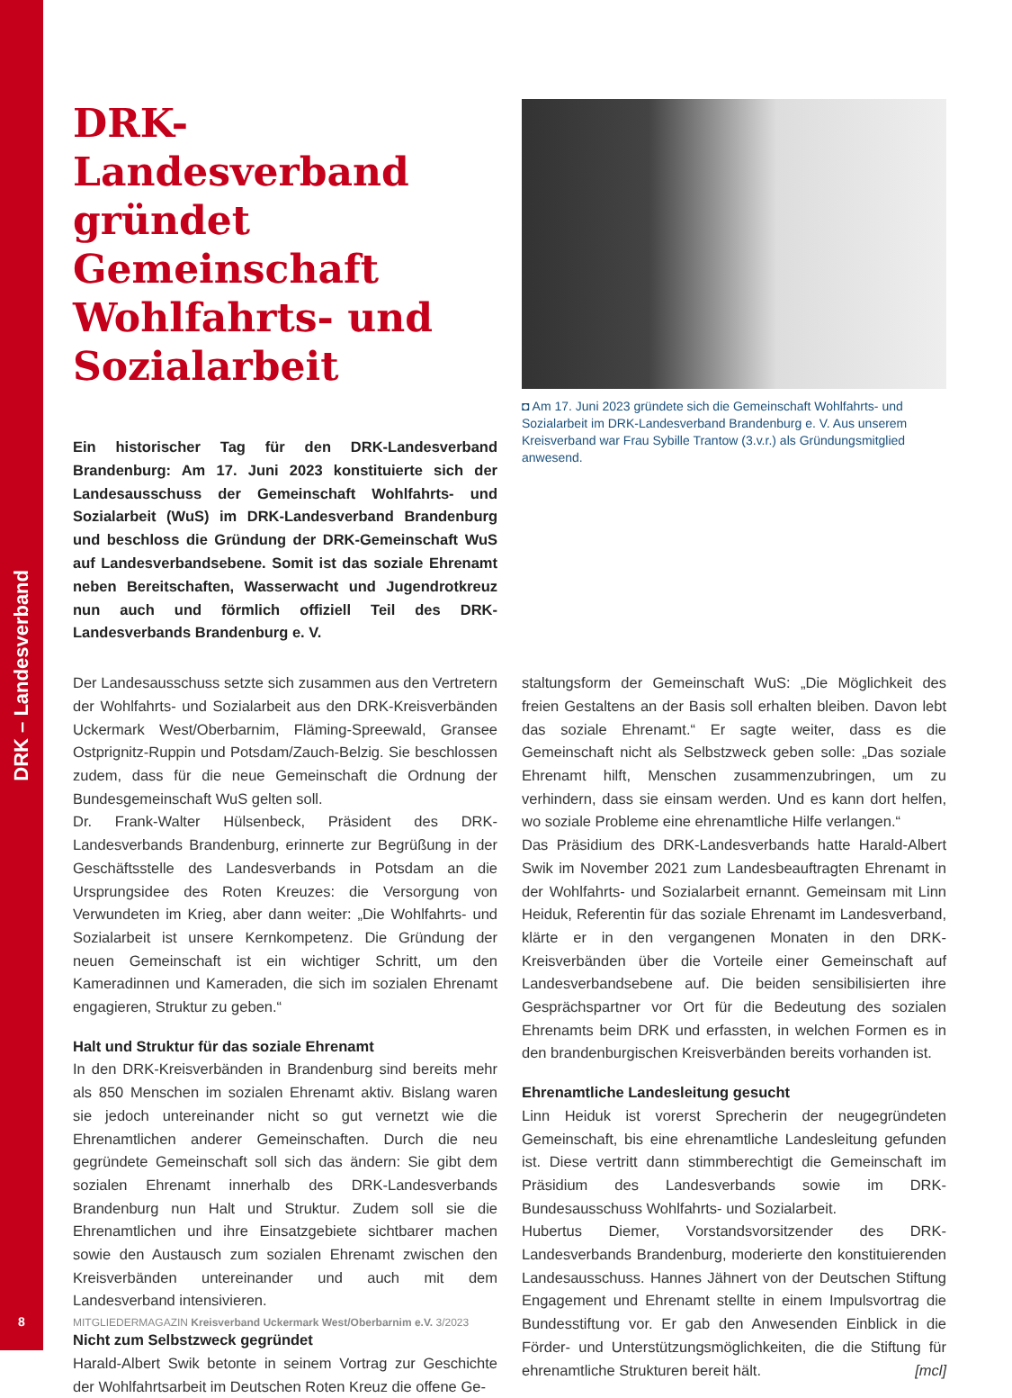DRK – Landesverband
DRK-Landesverband gründet Gemeinschaft Wohlfahrts- und Sozialarbeit
Ein historischer Tag für den DRK-Landesverband Brandenburg: Am 17. Juni 2023 konstituierte sich der Landesausschuss der Gemeinschaft Wohlfahrts- und Sozialarbeit (WuS) im DRK-Landesverband Brandenburg und beschloss die Gründung der DRK-Gemeinschaft WuS auf Landesverbandsebene. Somit ist das soziale Ehrenamt neben Bereitschaften, Wasserwacht und Jugendrotkreuz nun auch und förmlich offiziell Teil des DRK-Landesverbands Brandenburg e. V.
◘ Am 17. Juni 2023 gründete sich die Gemeinschaft Wohlfahrts- und Sozialarbeit im DRK-Landesverband Brandenburg e. V. Aus unserem Kreisverband war Frau Sybille Trantow (3.v.r.) als Gründungsmitglied anwesend.
Der Landesausschuss setzte sich zusammen aus den Vertretern der Wohlfahrts- und Sozialarbeit aus den DRK-Kreisverbänden Uckermark West/Oberbarnim, Fläming-Spreewald, Gransee Ostprignitz-Ruppin und Potsdam/Zauch-Belzig. Sie beschlossen zudem, dass für die neue Gemeinschaft die Ordnung der Bundesgemeinschaft WuS gelten soll.
Dr. Frank-Walter Hülsenbeck, Präsident des DRK-Landesverbands Brandenburg, erinnerte zur Begrüßung in der Geschäftsstelle des Landesverbands in Potsdam an die Ursprungsidee des Roten Kreuzes: die Versorgung von Verwundeten im Krieg, aber dann weiter: „Die Wohlfahrts- und Sozialarbeit ist unsere Kernkompetenz. Die Gründung der neuen Gemeinschaft ist ein wichtiger Schritt, um den Kameradinnen und Kameraden, die sich im sozialen Ehrenamt engagieren, Struktur zu geben.“
Halt und Struktur für das soziale Ehrenamt
In den DRK-Kreisverbänden in Brandenburg sind bereits mehr als 850 Menschen im sozialen Ehrenamt aktiv. Bislang waren sie jedoch untereinander nicht so gut vernetzt wie die Ehrenamtlichen anderer Gemeinschaften. Durch die neu gegründete Gemeinschaft soll sich das ändern: Sie gibt dem sozialen Ehrenamt innerhalb des DRK-Landesverbands Brandenburg nun Halt und Struktur. Zudem soll sie die Ehrenamtlichen und ihre Einsatzgebiete sichtbarer machen sowie den Austausch zum sozialen Ehrenamt zwischen den Kreisverbänden untereinander und auch mit dem Landesverband intensivieren.
Nicht zum Selbstzweck gegründet
Harald-Albert Swik betonte in seinem Vortrag zur Geschichte der Wohlfahrtsarbeit im Deutschen Roten Kreuz die offene Ge-
staltungsform der Gemeinschaft WuS: „Die Möglichkeit des freien Gestaltens an der Basis soll erhalten bleiben. Davon lebt das soziale Ehrenamt.“ Er sagte weiter, dass es die Gemeinschaft nicht als Selbstzweck geben solle: „Das soziale Ehrenamt hilft, Menschen zusammenzubringen, um zu verhindern, dass sie einsam werden. Und es kann dort helfen, wo soziale Probleme eine ehrenamtliche Hilfe verlangen.“
Das Präsidium des DRK-Landesverbands hatte Harald-Albert Swik im November 2021 zum Landesbeauftragten Ehrenamt in der Wohlfahrts- und Sozialarbeit ernannt. Gemeinsam mit Linn Heiduk, Referentin für das soziale Ehrenamt im Landesverband, klärte er in den vergangenen Monaten in den DRK-Kreisverbänden über die Vorteile einer Gemeinschaft auf Landesverbandsebene auf. Die beiden sensibilisierten ihre Gesprächspartner vor Ort für die Bedeutung des sozialen Ehrenamts beim DRK und erfassten, in welchen Formen es in den brandenburgischen Kreisverbänden bereits vorhanden ist.
Ehrenamtliche Landesleitung gesucht
Linn Heiduk ist vorerst Sprecherin der neugegründeten Gemeinschaft, bis eine ehrenamtliche Landesleitung gefunden ist. Diese vertritt dann stimmberechtigt die Gemeinschaft im Präsidium des Landesverbands sowie im DRK-Bundesausschuss Wohlfahrts- und Sozialarbeit.
Hubertus Diemer, Vorstandsvorsitzender des DRK-Landesverbands Brandenburg, moderierte den konstituierenden Landesausschuss. Hannes Jähnert von der Deutschen Stiftung Engagement und Ehrenamt stellte in einem Impulsvortrag die Bundesstiftung vor. Er gab den Anwesenden Einblick in die Förder- und Unterstützungsmöglichkeiten, die die Stiftung für ehrenamtliche Strukturen bereit hält. [mcl]
8
MITGLIEDERMAGAZIN Kreisverband Uckermark West/Oberbarnim e.V. 3/2023